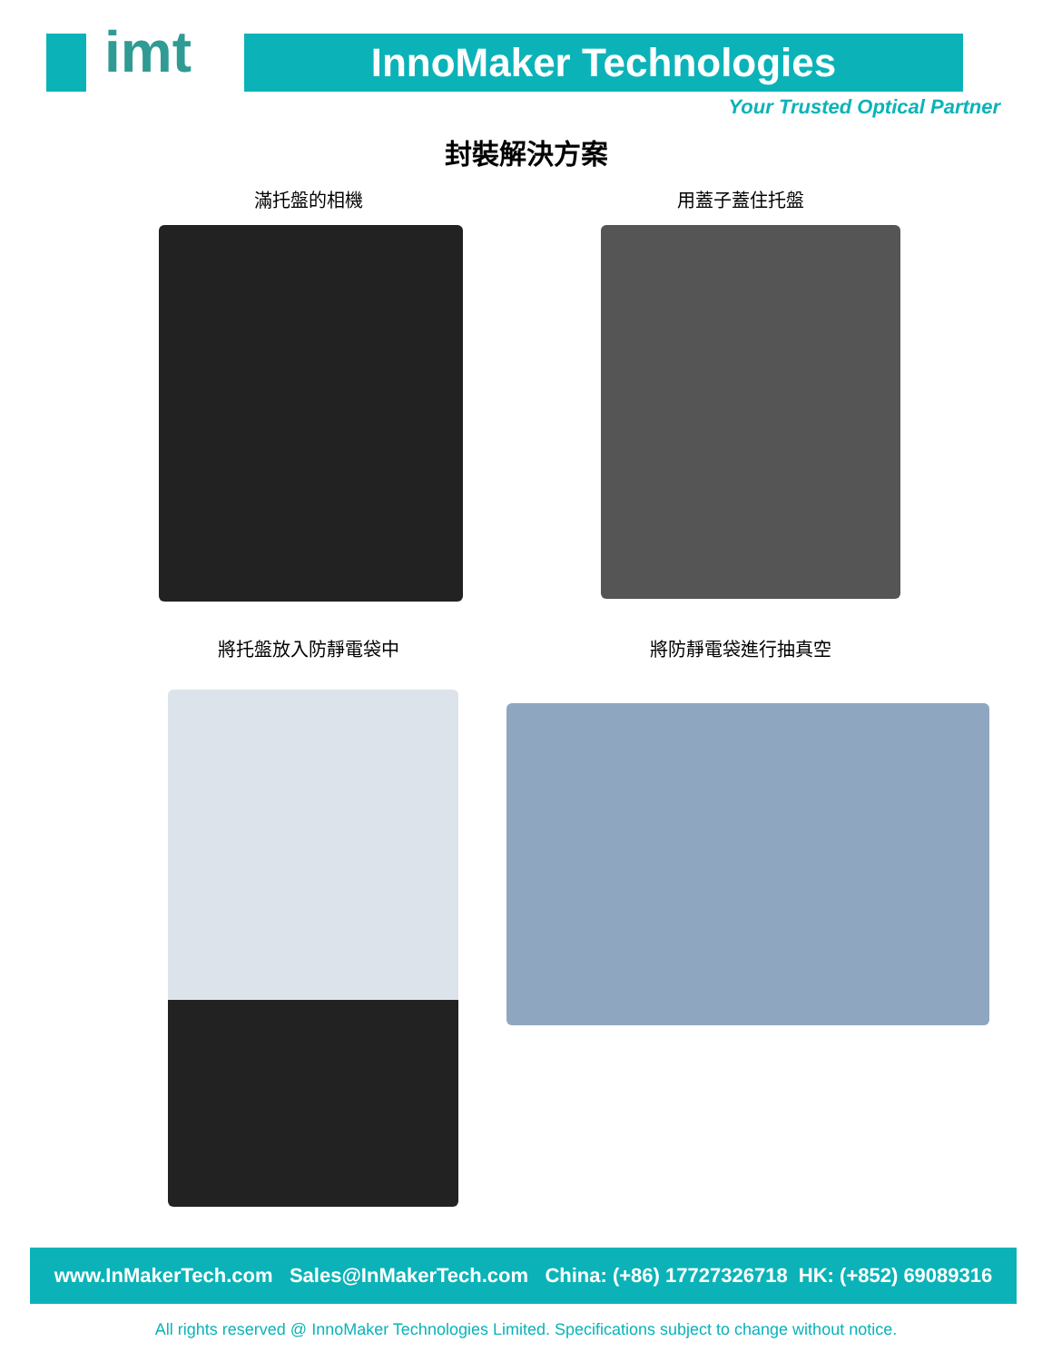imt InnoMaker Technologies
Your Trusted Optical Partner
封裝解決方案
滿托盤的相機 用蓋子蓋住托盤
將托盤放入防靜電袋中 將防靜電袋進行抽真空
www.InMakerTech.com Sales@InMakerTech.com China: (+86) 17727326718 HK: (+852) 69089316
All rights reserved @ InnoMaker Technologies Limited. Specifications subject to change without notice.